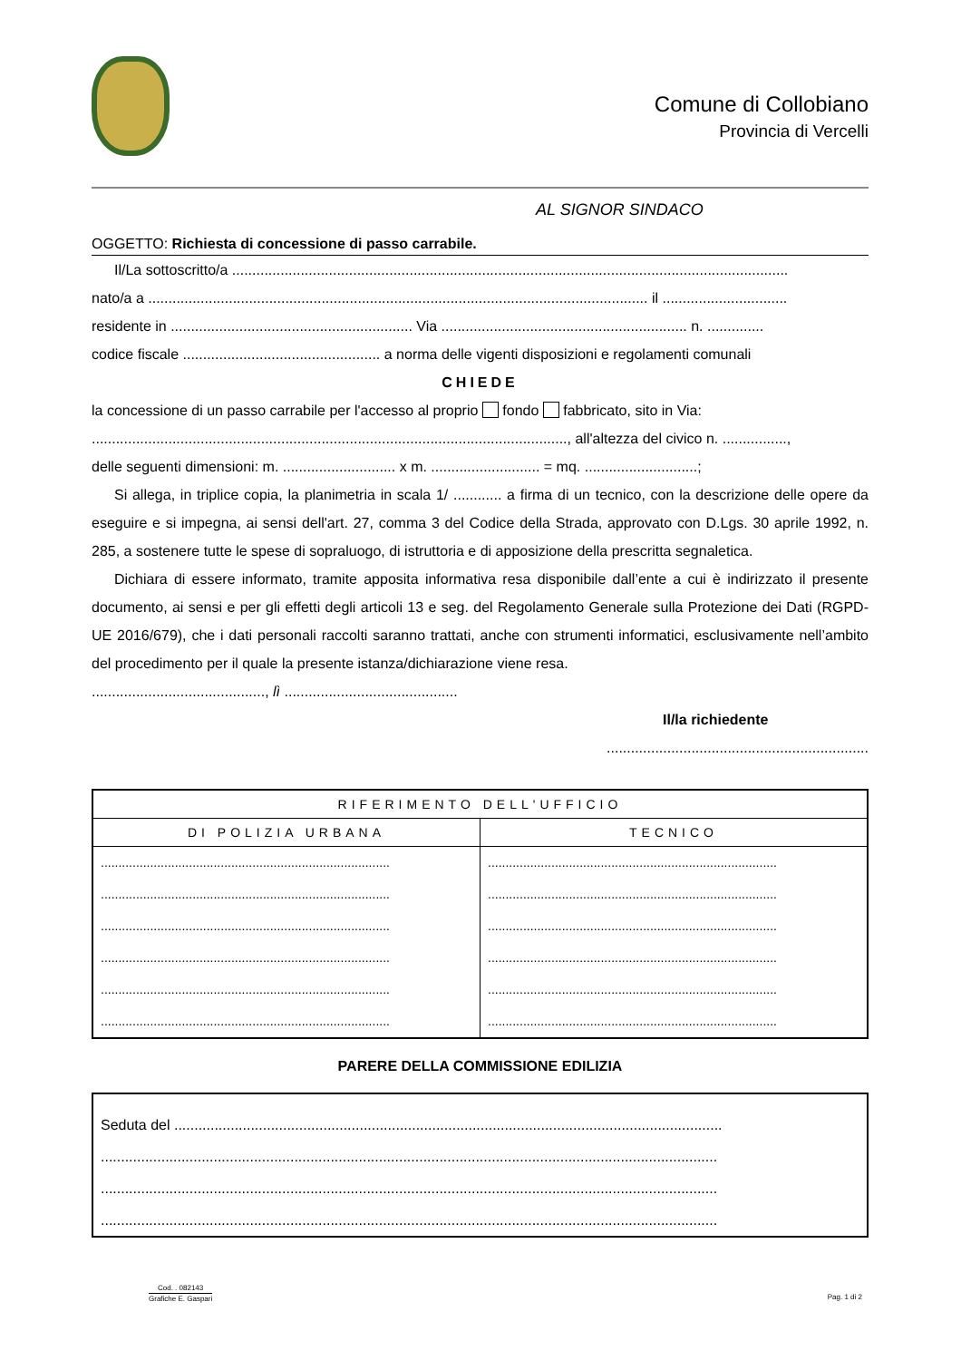Comune di Collobiano
Provincia di Vercelli
AL SIGNOR SINDACO
OGGETTO: Richiesta di concessione di passo carrabile.
Il/La sottoscritto/a ..........................................................................................................................................
nato/a a ............................................................................................................................ il ...............................
residente in ............................................................ Via ............................................................. n. ..............
codice fiscale ................................................. a norma delle vigenti disposizioni e regolamenti comunali
CHIEDE
la concessione di un passo carrabile per l'accesso al proprio fondo fabbricato, sito in Via:
......................................................................................................................, all'altezza del civico n. ................,
delle seguenti dimensioni: m. ............................ x m. ........................... = mq. ............................;
Si allega, in triplice copia, la planimetria in scala 1/ ............ a firma di un tecnico, con la descrizione delle opere da eseguire e si impegna, ai sensi dell'art. 27, comma 3 del Codice della Strada, approvato con D.Lgs. 30 aprile 1992, n. 285, a sostenere tutte le spese di sopraluogo, di istruttoria e di apposizione della prescritta segnaletica.
Dichiara di essere informato, tramite apposita informativa resa disponibile dall’ente a cui è indirizzato il presente documento, ai sensi e per gli effetti degli articoli 13 e seg. del Regolamento Generale sulla Protezione dei Dati (RGPD-UE 2016/679), che i dati personali raccolti saranno trattati, anche con strumenti informatici, esclusivamente nell’ambito del procedimento per il quale la presente istanza/dichiarazione viene resa.
..........................................., lì ...........................................
Il/la richiedente
.................................................................
| RIFERIMENTO DELL'UFFICIO | |
| --- | --- |
| DI POLIZIA URBANA | TECNICO |
| .................................................................................. | .................................................................................. |
| .................................................................................. | .................................................................................. |
| .................................................................................. | .................................................................................. |
| .................................................................................. | .................................................................................. |
| .................................................................................. | .................................................................................. |
| .................................................................................. | .................................................................................. |
PARERE DELLA COMMISSIONE EDILIZIA
| Seduta del ........................................................................................................................................ |
| ......................................................................................................................................................... |
| ......................................................................................................................................................... |
| ......................................................................................................................................................... |
Cod. . 082143
Grafiche E. Gaspari
Pag. 1 di 2